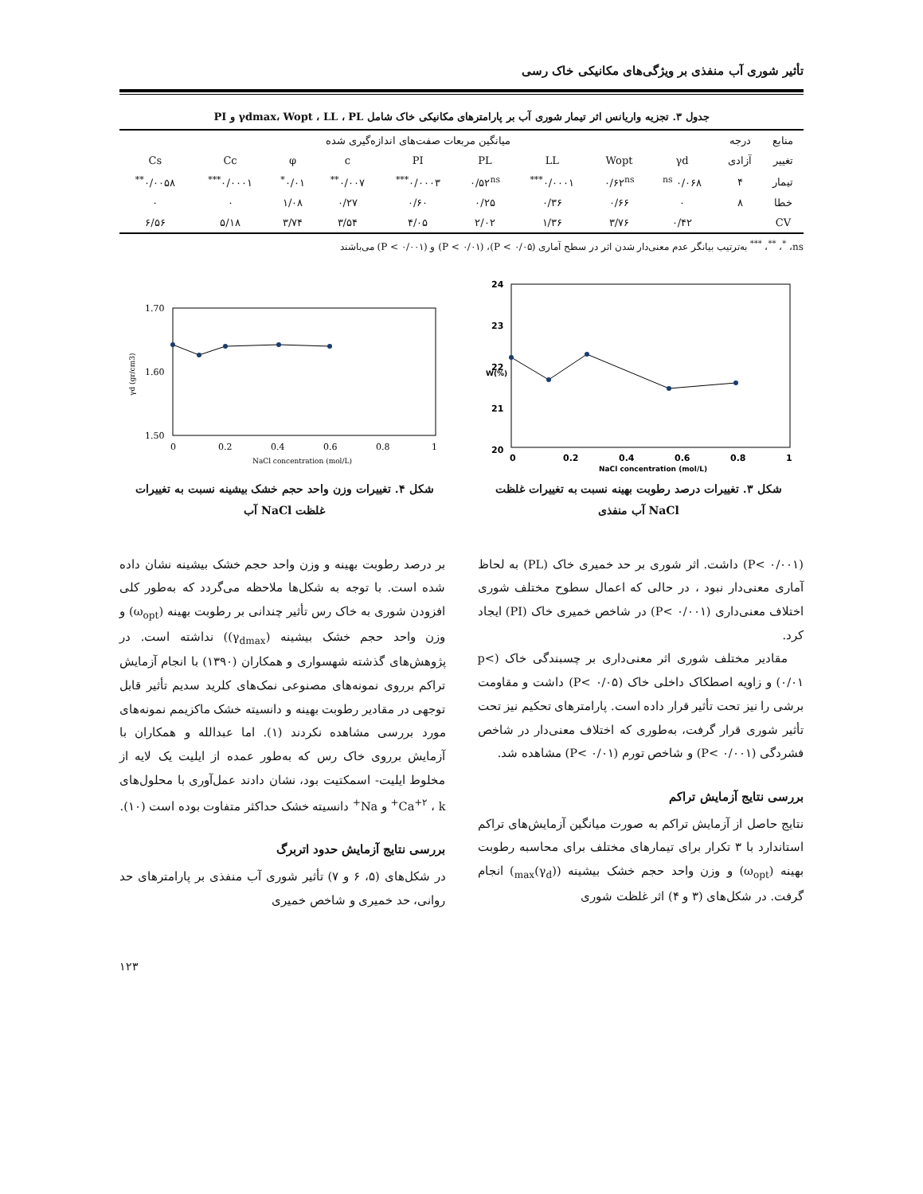تأثیر شوری آب منفذی بر ویژگی‌های مکانیکی خاک رسی
جدول ۳. تجزیه واریانس اثر تیمار شوری آب بر پارامترهای مکانیکی خاک شامل γdmax، Wopt ، LL ، PL و PI
| منابع | درجه | میانگین مربعات صفت‌های اندازه‌گیری شده | | | | | | | | |
| --- | --- | --- | --- | --- | --- | --- | --- | --- | --- | --- |
| تغییر | آزادی | γd | Wopt | LL | PL | PI | c | φ | Cc | Cs |
| تیمار | ۴ | ۰/۰۶۸ <sup>ns</sup> | ۰/۶۲<sup>ns</sup> | ۰/۰۰۰۱<sup>***</sup> | ۰/۵۲<sup>ns</sup> | ۰/۰۰۰۳<sup>***</sup> | ۰/۰۰۷<sup>**</sup> | ۰/۰۱<sup>*</sup> | ۰/۰۰۰۱<sup>***</sup> | ۰/۰۰۵۸<sup>**</sup> |
| خطا | ۸ | ۰ | ۰/۶۶ | ۰/۳۶ | ۰/۲۵ | ۰/۶۰ | ۰/۲۷ | ۱/۰۸ | ۰ | ۰ |
| CV | | ۰/۴۲ | ۳/۷۶ | ۱/۳۶ | ۲/۰۲ | ۴/۰۵ | ۳/۵۴ | ۳/۷۴ | ۵/۱۸ | ۶/۵۶ |
ns، <sup>*</sup>، <sup>**</sup>، <sup>***</sup> به‌ترتیب بیانگر عدم معنی‌دار شدن اثر در سطح آماری (P < ۰/۰۵)، (P < ۰/۰۱) و (P < ۰/۰۰۱) می‌باشند
24
23
22
21
20
0
0.2
0.4
0.6
0.8
1
NaCl concentration (mol/L)
W(%)
شکل ۳. تغییرات درصد رطوبت بهینه نسبت به تغییرات غلظت
NaCl آب منفذی
1.70
1.60
1.50
0
0.2
0.4
0.6
0.8
1
NaCl concentration (mol/L)
γd (gr/cm3)
شکل ۴. تغییرات وزن واحد حجم خشک بیشینه نسبت به تغییرات
غلظت NaCl آب
(P< ۰/۰۰۱) داشت. اثر شوری بر حد خمیری خاک (PL) به لحاظ آماری معنی‌دار نبود ، در حالی که اعمال سطوح مختلف شوری اختلاف معنی‌داری (P< ۰/۰۰۱) در شاخص خمیری خاک (PI) ایجاد کرد.
مقادیر مختلف شوری اثر معنی‌داری بر چسبندگی خاک (p< ۰/۰۱) و زاویه اصطکاک داخلی خاک (P< ۰/۰۵) داشت و مقاومت برشی را نیز تحت تأثیر قرار داده است. پارامترهای تحکیم نیز تحت تأثیر شوری قرار گرفت، به‌طوری که اختلاف معنی‌دار در شاخص فشردگی (P< ۰/۰۰۱) و شاخص تورم (P< ۰/۰۱) مشاهده شد.
بررسی نتایج آزمایش تراکم
نتایج حاصل از آزمایش تراکم به صورت میانگین آزمایش‌های تراکم استاندارد با ۳ تکرار برای تیمارهای مختلف برای محاسبه رطوبت بهینه (ω<sub>opt</sub>) و وزن واحد حجم خشک بیشینه ((γ<sub>d</sub>)<sub>max</sub>) انجام گرفت. در شکل‌های (۳ و ۴) اثر غلظت شوری
بر درصد رطوبت بهینه و وزن واحد حجم خشک بیشینه نشان داده شده است. با توجه به شکل‌ها ملاحظه می‌گردد که به‌طور کلی افزودن شوری به خاک رس تأثیر چندانی بر رطوبت بهینه (ω<sub>opt</sub>) و وزن واحد حجم خشک بیشینه (γ<sub>dmax</sub>)) نداشته است. در پژوهش‌های گذشته شهسواری و همکاران (۱۳۹۰) با انجام آزمایش تراکم برروی نمونه‌های مصنوعی نمک‌های کلرید سدیم تأثیر قابل توجهی در مقادیر رطوبت بهینه و دانسیته خشک ماکزیمم نمونه‌های مورد بررسی مشاهده نکردند (۱). اما عبدالله و همکاران با آزمایش برروی خاک رس که به‌طور عمده از ایلیت یک لایه از مخلوط ایلیت- اسمکتیت بود، نشان دادند عمل‌آوری با محلول‌های Ca<sup>+۲</sup> ، k<sup>+</sup> و Na<sup>+</sup> دانسیته خشک حداکثر متفاوت بوده است (۱۰).
بررسی نتایج آزمایش حدود اتربرگ
در شکل‌های (۵، ۶ و ۷) تأثیر شوری آب منفذی بر پارامترهای حد روانی، حد خمیری و شاخص خمیری
۱۲۳